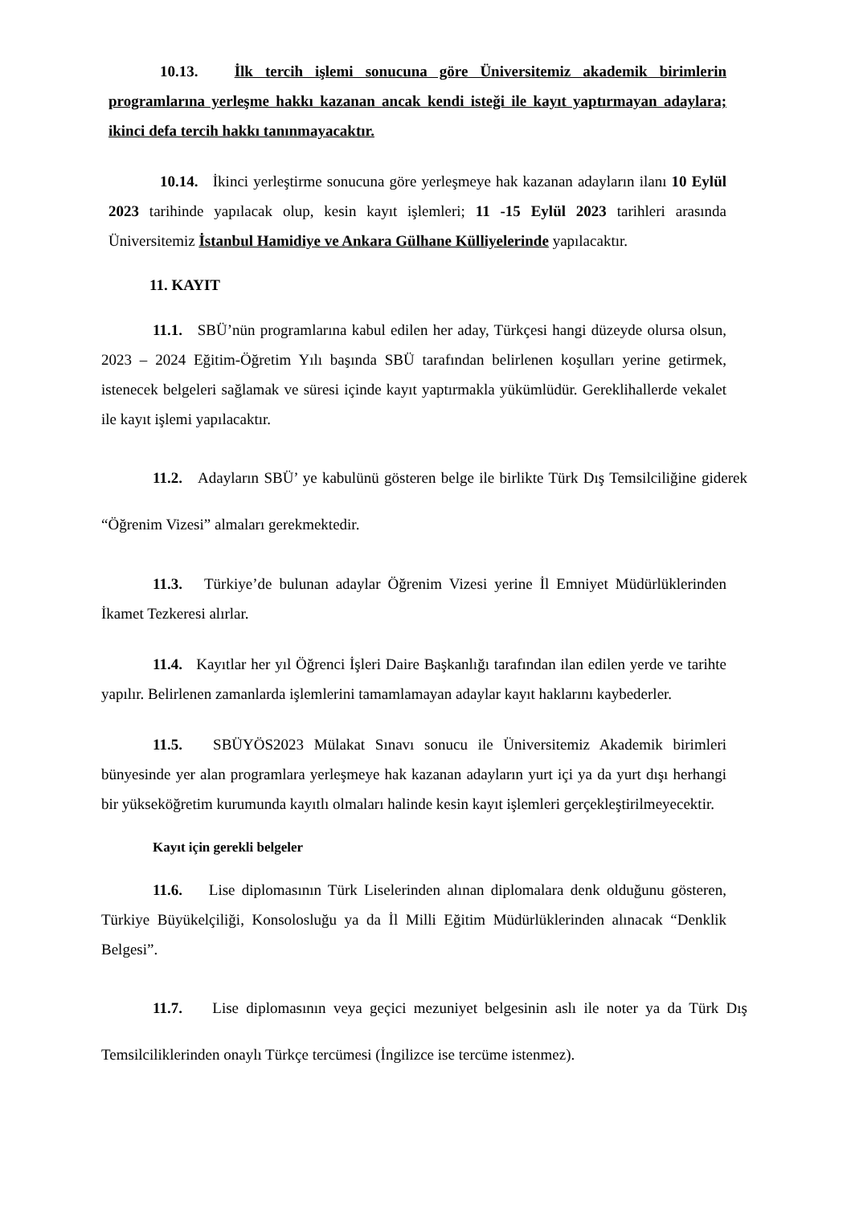10.13. İlk tercih işlemi sonucuna göre Üniversitemiz akademik birimlerin programlarına yerleşme hakkı kazanan ancak kendi isteği ile kayıt yaptırmayan adaylara; ikinci defa tercih hakkı tanınmayacaktır.
10.14. İkinci yerleştirme sonucuna göre yerleşmeye hak kazanan adayların ilanı 10 Eylül 2023 tarihinde yapılacak olup, kesin kayıt işlemleri; 11 -15 Eylül 2023 tarihleri arasında Üniversitemiz İstanbul Hamidiye ve Ankara Gülhane Külliyelerinde yapılacaktır.
11. KAYIT
11.1. SBÜ’nün programlarına kabul edilen her aday, Türkçesi hangi düzeyde olursa olsun, 2023 – 2024 Eğitim-Öğretim Yılı başında SBÜ tarafından belirlenen koşulları yerine getirmek, istenecek belgeleri sağlamak ve süresi içinde kayıt yaptırmakla yükümlüdür. Gereklihallerde vekalet ile kayıt işlemi yapılacaktır.
11.2. Adayların SBÜ’ ye kabulünü gösteren belge ile birlikte Türk Dış Temsilciliğine giderek “Öğrenim Vizesi” almaları gerekmektedir.
11.3. Türkiye’de bulunan adaylar Öğrenim Vizesi yerine İl Emniyet Müdürlüklerinden İkamet Tezkeresi alırlar.
11.4. Kayıtlar her yıl Öğrenci İşleri Daire Başkanlığı tarafından ilan edilen yerde ve tarihte yapılır. Belirlenen zamanlarda işlemlerini tamamlamayan adaylar kayıt haklarını kaybederler.
11.5. SBÜYÖS2023 Mülakat Sınavı sonucu ile Üniversitemiz Akademik birimleri bünyesinde yer alan programlara yerleşmeye hak kazanan adayların yurt içi ya da yurt dışı herhangi bir yükseköğretim kurumunda kayıtlı olmaları halinde kesin kayıt işlemleri gerçekleştirilmeyecektir.
Kayıt için gerekli belgeler
11.6. Lise diplomasının Türk Liselerinden alınan diplomalara denk olduğunu gösteren, Türkiye Büyükelçiliği, Konsolosluğu ya da İl Milli Eğitim Müdürlüklerinden alınacak “Denklik Belgesi”.
11.7. Lise diplomasının veya geçici mezuniyet belgesinin aslı ile noter ya da Türk Dış Temsilciliklerinden onaylı Türkçe tercümesi (İngilizce ise tercüme istenmez).